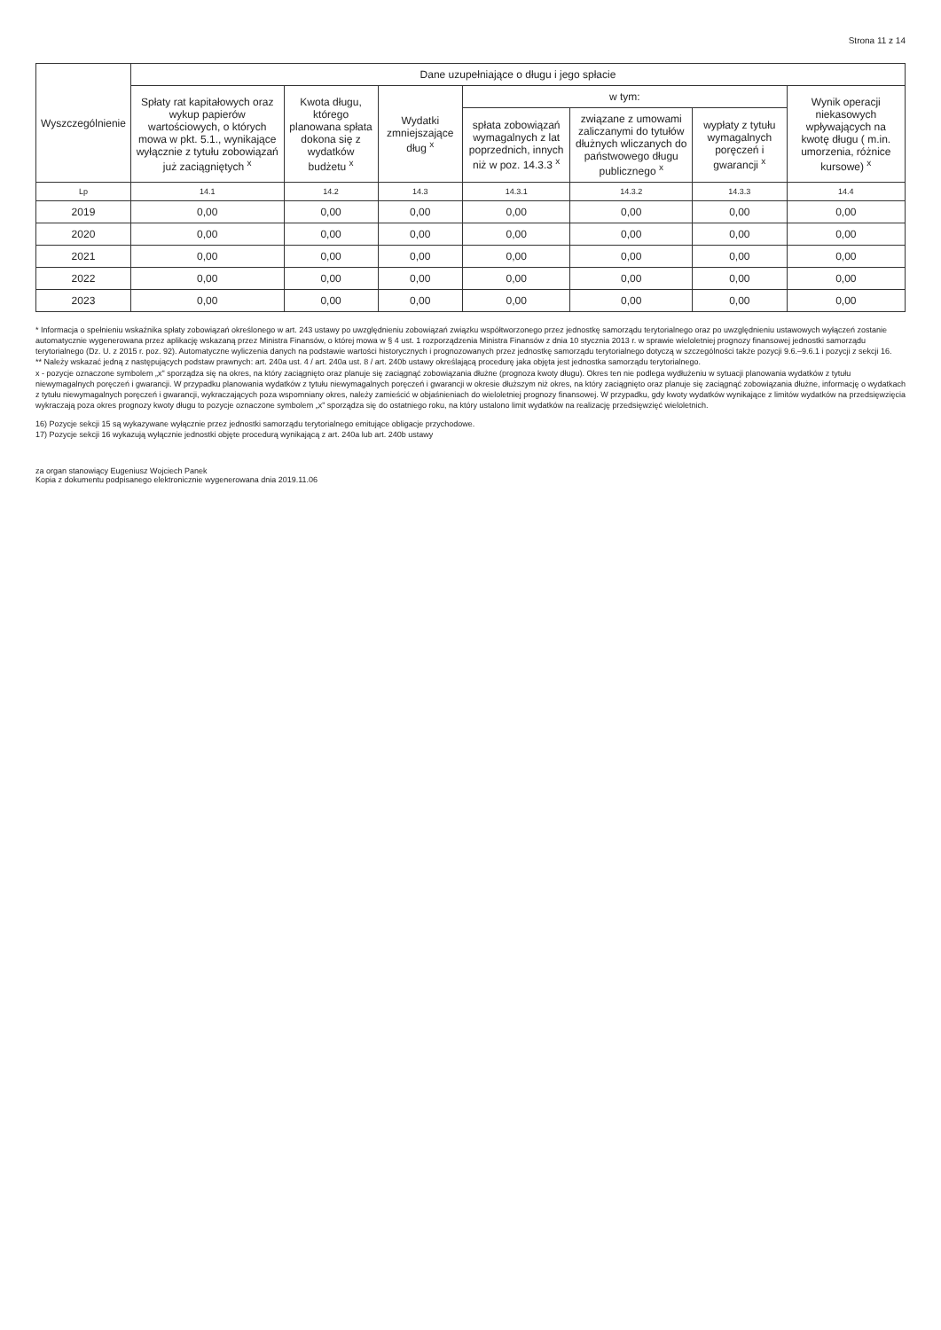Strona 11 z 14
| Wyszczególnienie | Dane uzupełniające o długu i jego spłacie | | | | | | |
| --- | --- | --- | --- | --- | --- | --- | --- |
| | Spłaty rat kapitałowych oraz wykup papierów wartościowych, o których mowa w pkt. 5.1., wynikające wyłącznie z tytułu zobowiązań już zaciągniętych <sup>x</sup> | Kwota długu, którego planowana spłata dokona się z wydatków budżetu <sup>x</sup> | Wydatki zmniejszające dług <sup>x</sup> | w tym: | | | Wynik operacji niekasowych wpływających na kwotę długu ( m.in. umorzenia, różnice kursowe) <sup>x</sup> |
| | | | | spłata zobowiązań wymagalnych z lat poprzednich, innych niż w poz. 14.3.3 <sup>x</sup> | związane z umowami zaliczanymi do tytułów dłużnych wliczanych do państwowego długu publicznego <sup>x</sup> | wypłaty z tytułu wymagalnych poręczeń i gwarancji <sup>x</sup> | |
| Lp | 14.1 | 14.2 | 14.3 | 14.3.1 | 14.3.2 | 14.3.3 | 14.4 |
| 2019 | 0,00 | 0,00 | 0,00 | 0,00 | 0,00 | 0,00 | 0,00 |
| 2020 | 0,00 | 0,00 | 0,00 | 0,00 | 0,00 | 0,00 | 0,00 |
| 2021 | 0,00 | 0,00 | 0,00 | 0,00 | 0,00 | 0,00 | 0,00 |
| 2022 | 0,00 | 0,00 | 0,00 | 0,00 | 0,00 | 0,00 | 0,00 |
| 2023 | 0,00 | 0,00 | 0,00 | 0,00 | 0,00 | 0,00 | 0,00 |
* Informacja o spełnieniu wskaźnika spłaty zobowiązań określonego w art. 243 ustawy po uwzględnieniu zobowiązań związku współtworzonego przez jednostkę samorządu terytorialnego oraz po uwzględnieniu ustawowych wyłączeń zostanie automatycznie wygenerowana przez aplikację wskazaną przez Ministra Finansów, o której mowa w § 4 ust. 1 rozporządzenia Ministra Finansów z dnia 10 stycznia 2013 r. w sprawie wieloletniej prognozy finansowej jednostki samorządu terytorialnego (Dz. U. z 2015 r. poz. 92). Automatyczne wyliczenia danych na podstawie wartości historycznych i prognozowanych przez jednostkę samorządu terytorialnego dotyczą w szczególności także pozycji 9.6.–9.6.1 i pozycji z sekcji 16.
** Należy wskazać jedną z następujących podstaw prawnych: art. 240a ust. 4 / art. 240a ust. 8 / art. 240b ustawy określającą procedurę jaka objęta jest jednostka samorządu terytorialnego.
x - pozycje oznaczone symbolem „x" sporządza się na okres, na który zaciągnięto oraz planuje się zaciągnąć zobowiązania dłużne (prognoza kwoty długu). Okres ten nie podlega wydłużeniu w sytuacji planowania wydatków z tytułu niewymagalnych poręczeń i gwarancji. W przypadku planowania wydatków z tytułu niewymagalnych poręczeń i gwarancji w okresie dłuższym niż okres, na który zaciągnięto oraz planuje się zaciągnąć zobowiązania dłużne, informację o wydatkach z tytułu niewymagalnych poręczeń i gwarancji, wykraczających poza wspomniany okres, należy zamieścić w objaśnieniach do wieloletniej prognozy finansowej. W przypadku, gdy kwoty wydatków wynikające z limitów wydatków na przedsięwzięcia wykraczają poza okres prognozy kwoty długu to pozycje oznaczone symbolem „x" sporządza się do ostatniego roku, na który ustalono limit wydatków na realizację przedsięwzięć wieloletnich.
16) Pozycje sekcji 15 są wykazywane wyłącznie przez jednostki samorządu terytorialnego emitujące obligacje przychodowe.
17) Pozycje sekcji 16 wykazują wyłącznie jednostki objęte procedurą wynikającą z art. 240a lub art. 240b ustawy
za organ stanowiący Eugeniusz Wojciech Panek
Kopia z dokumentu podpisanego elektronicznie wygenerowana dnia 2019.11.06